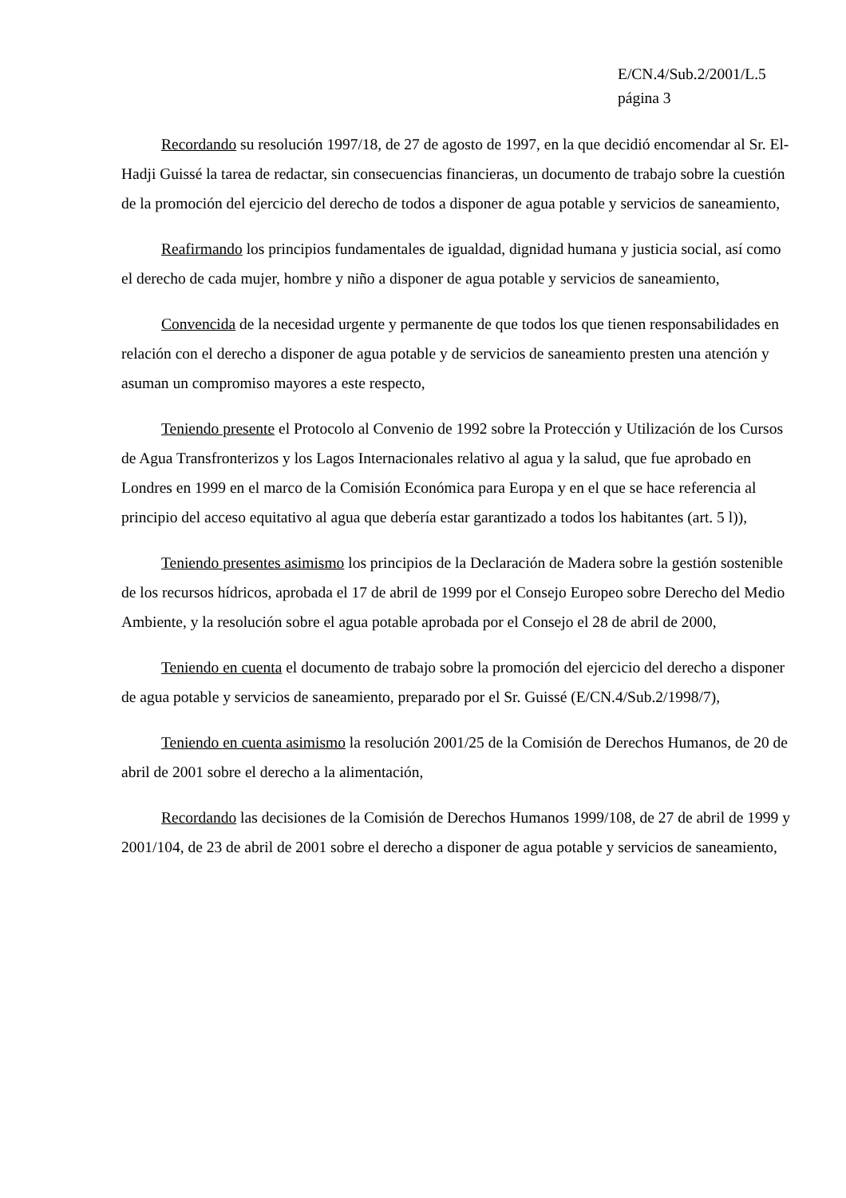E/CN.4/Sub.2/2001/L.5
página 3
Recordando su resolución 1997/18, de 27 de agosto de 1997, en la que decidió encomendar al Sr. El-Hadji Guissé la tarea de redactar, sin consecuencias financieras, un documento de trabajo sobre la cuestión de la promoción del ejercicio del derecho de todos a disponer de agua potable y servicios de saneamiento,
Reafirmando los principios fundamentales de igualdad, dignidad humana y justicia social, así como el derecho de cada mujer, hombre y niño a disponer de agua potable y servicios de saneamiento,
Convencida de la necesidad urgente y permanente de que todos los que tienen responsabilidades en relación con el derecho a disponer de agua potable y de servicios de saneamiento presten una atención y asuman un compromiso mayores a este respecto,
Teniendo presente el Protocolo al Convenio de 1992 sobre la Protección y Utilización de los Cursos de Agua Transfronterizos y los Lagos Internacionales relativo al agua y la salud, que fue aprobado en Londres en 1999 en el marco de la Comisión Económica para Europa y en el que se hace referencia al principio del acceso equitativo al agua que debería estar garantizado a todos los habitantes (art. 5 l)),
Teniendo presentes asimismo los principios de la Declaración de Madera sobre la gestión sostenible de los recursos hídricos, aprobada el 17 de abril de 1999 por el Consejo Europeo sobre Derecho del Medio Ambiente, y la resolución sobre el agua potable aprobada por el Consejo el 28 de abril de 2000,
Teniendo en cuenta el documento de trabajo sobre la promoción del ejercicio del derecho a disponer de agua potable y servicios de saneamiento, preparado por el Sr. Guissé (E/CN.4/Sub.2/1998/7),
Teniendo en cuenta asimismo la resolución 2001/25 de la Comisión de Derechos Humanos, de 20 de abril de 2001 sobre el derecho a la alimentación,
Recordando las decisiones de la Comisión de Derechos Humanos 1999/108, de 27 de abril de 1999 y 2001/104, de 23 de abril de 2001 sobre el derecho a disponer de agua potable y servicios de saneamiento,